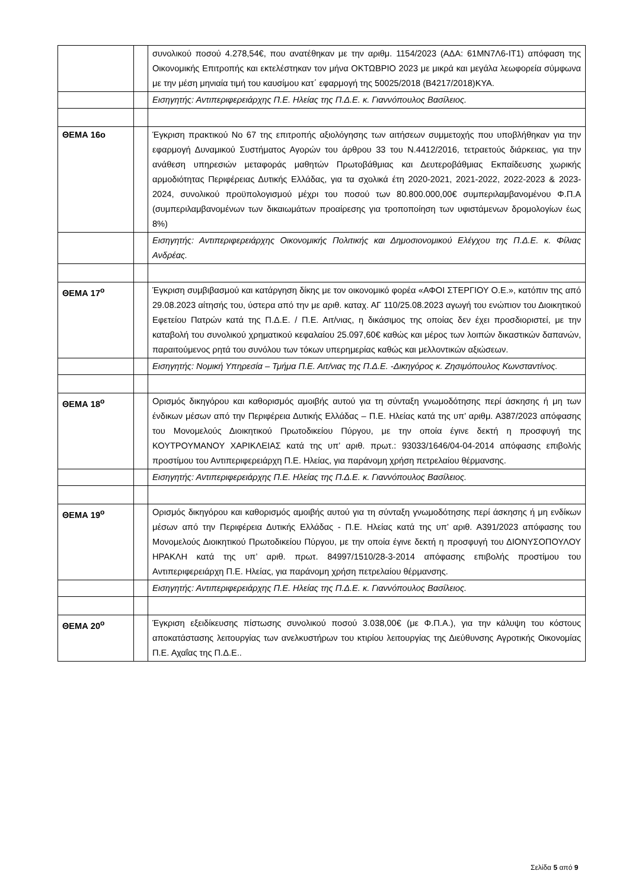| | | συνολικού ποσού 4.278,54€, που ανατέθηκαν με την αριθμ. 1154/2023 (ΑΔΑ: 61ΜΝ7Λ6-ΙΤ1) απόφαση της Οικονομικής Επιτροπής και εκτελέστηκαν τον μήνα ΟΚΤΩΒΡΙΟ 2023 με μικρά και μεγάλα λεωφορεία σύμφωνα με την μέση μηνιαία τιμή του καυσίμου κατ΄ εφαρμογή της 50025/2018 (Β4217/2018)ΚΥΑ. |
| | | Εισηγητής: Αντιπεριφερειάρχης Π.Ε. Ηλείας της Π.Δ.Ε. κ. Γιαννόπουλος Βασίλειος. |
| ΘΕΜΑ 16ο | | Έγκριση πρακτικού Νο 67 της επιτροπής αξιολόγησης των αιτήσεων συμμετοχής που υποβλήθηκαν για την εφαρμογή Δυναμικού Συστήματος Αγορών του άρθρου 33 του Ν.4412/2016, τετραετούς διάρκειας, για την ανάθεση υπηρεσιών μεταφοράς μαθητών Πρωτοβάθμιας και Δευτεροβάθμιας Εκπαίδευσης χωρικής αρμοδιότητας Περιφέρειας Δυτικής Ελλάδας, για τα σχολικά έτη 2020-2021, 2021-2022, 2022-2023 & 2023-2024, συνολικού προϋπολογισμού μέχρι του ποσού των 80.800.000,00€ συμπεριλαμβανομένου Φ.Π.Α (συμπεριλαμβανομένων των δικαιωμάτων προαίρεσης για τροποποίηση των υφιστάμενων δρομολογίων έως 8%) |
| | | Εισηγητής: Αντιπεριφερειάρχης Οικονομικής Πολιτικής και Δημοσιονομικού Ελέγχου της Π.Δ.Ε. κ. Φίλιας Ανδρέας. |
| ΘΕΜΑ 17<sup>ο</sup> | | Έγκριση συμβιβασμού και κατάργηση δίκης με τον οικονομικό φορέα «ΑΦΟΙ ΣΤΕΡΓΙΟΥ Ο.Ε.», κατόπιν της από 29.08.2023 αίτησής του, ύστερα από την με αριθ. καταχ. ΑΓ 110/25.08.2023 αγωγή του ενώπιον του Διοικητικού Εφετείου Πατρών κατά της Π.Δ.Ε. / Π.Ε. Αιτ/νιας, η δικάσιμος της οποίας δεν έχει προσδιοριστεί, με την καταβολή του συνολικού χρηματικού κεφαλαίου 25.097,60€ καθώς και μέρος των λοιπών δικαστικών δαπανών, παραιτούμενος ρητά του συνόλου των τόκων υπερημερίας καθώς και μελλοντικών αξιώσεων. |
| | | Εισηγητής: Νομική Υπηρεσία – Τμήμα Π.Ε. Αιτ/νιας της Π.Δ.Ε. -Δικηγόρος κ. Ζησιμόπουλος Κωνσταντίνος. |
| ΘΕΜΑ 18<sup>ο</sup> | | Ορισμός δικηγόρου και καθορισμός αμοιβής αυτού για τη σύνταξη γνωμοδότησης περί άσκησης ή μη των ένδικων μέσων από την Περιφέρεια Δυτικής Ελλάδας – Π.Ε. Ηλείας κατά της υπ’ αριθμ. Α387/2023 απόφασης του Μονομελούς Διοικητικού Πρωτοδικείου Πύργου, με την οποία έγινε δεκτή η προσφυγή της ΚΟΥΤΡΟΥΜΑΝΟΥ ΧΑΡΙΚΛΕΙΑΣ κατά της υπ’ αριθ. πρωτ.: 93033/1646/04-04-2014 απόφασης επιβολής προστίμου του Αντιπεριφερειάρχη Π.Ε. Ηλείας, για παράνομη χρήση πετρελαίου θέρμανσης. |
| | | Εισηγητής: Αντιπεριφερειάρχης Π.Ε. Ηλείας της Π.Δ.Ε. κ. Γιαννόπουλος Βασίλειος. |
| ΘΕΜΑ 19<sup>ο</sup> | | Ορισμός δικηγόρου και καθορισμός αμοιβής αυτού για τη σύνταξη γνωμοδότησης περί άσκησης ή μη ενδίκων μέσων από την Περιφέρεια Δυτικής Ελλάδας - Π.Ε. Ηλείας κατά της υπ’ αριθ. Α391/2023 απόφασης του Μονομελούς Διοικητικού Πρωτοδικείου Πύργου, με την οποία έγινε δεκτή η προσφυγή του ΔΙΟΝΥΣΟΠΟΥΛΟΥ ΗΡΑΚΛΗ κατά της υπ’ αριθ. πρωτ. 84997/1510/28-3-2014 απόφασης επιβολής προστίμου του Αντιπεριφερειάρχη Π.Ε. Ηλείας, για παράνομη χρήση πετρελαίου θέρμανσης. |
| | | Εισηγητής: Αντιπεριφερειάρχης Π.Ε. Ηλείας της Π.Δ.Ε. κ. Γιαννόπουλος Βασίλειος. |
| ΘΕΜΑ 20<sup>ο</sup> | | Έγκριση εξειδίκευσης πίστωσης συνολικού ποσού 3.038,00€ (με Φ.Π.Α.), για την κάλυψη του κόστους αποκατάστασης λειτουργίας των ανελκυστήρων του κτιρίου λειτουργίας της Διεύθυνσης Αγροτικής Οικονομίας Π.Ε. Αχαΐας της Π.Δ.Ε.. |
Σελίδα 5 από 9